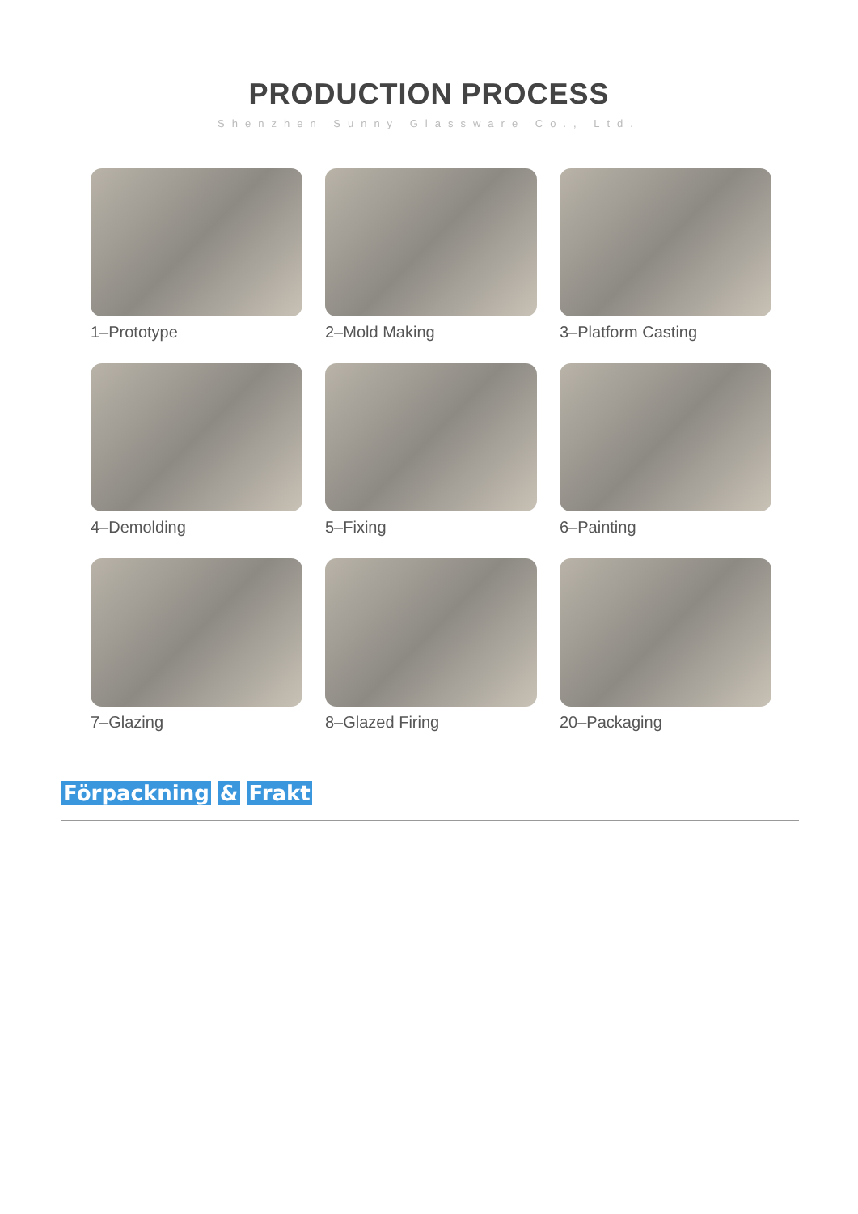PRODUCTION PROCESS
Shenzhen Sunny Glassware Co., Ltd.
1–Prototype
2–Mold Making
3–Platform Casting
4–Demolding
5–Fixing
6–Painting
7–Glazing
8–Glazed Firing
20–Packaging
Förpackning & Frakt